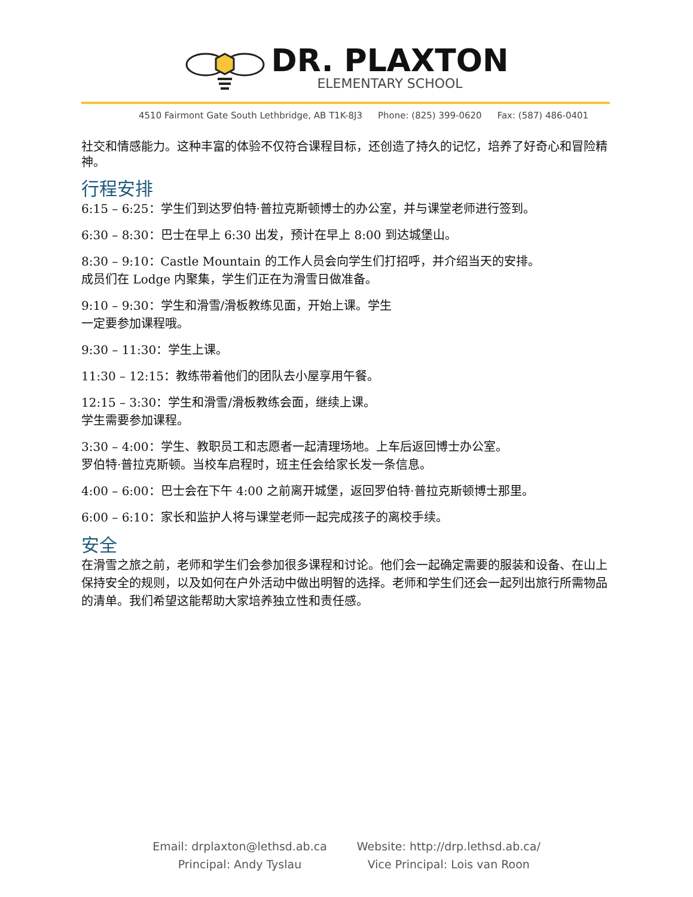DR. PLAXTON
ELEMENTARY SCHOOL
4510 Fairmont Gate South Lethbridge, AB T1K-8J3 Phone: (825) 399-0620 Fax: (587) 486-0401
社交和情感能力。这种丰富的体验不仅符合课程目标，还创造了持久的记忆，培养了好奇心和冒险精神。
行程安排
6:15 – 6:25：学生们到达罗伯特·普拉克斯顿博士的办公室，并与课堂老师进行签到。
6:30 – 8:30：巴士在早上 6:30 出发，预计在早上 8:00 到达城堡山。
8:30 – 9:10：Castle Mountain 的工作人员会向学生们打招呼，并介绍当天的安排。
成员们在 Lodge 内聚集，学生们正在为滑雪日做准备。
9:10 – 9:30：学生和滑雪/滑板教练见面，开始上课。学生
一定要参加课程哦。
9:30 – 11:30：学生上课。
11:30 – 12:15：教练带着他们的团队去小屋享用午餐。
12:15 – 3:30：学生和滑雪/滑板教练会面，继续上课。
学生需要参加课程。
3:30 – 4:00：学生、教职员工和志愿者一起清理场地。上车后返回博士办公室。
罗伯特·普拉克斯顿。当校车启程时，班主任会给家长发一条信息。
4:00 – 6:00：巴士会在下午 4:00 之前离开城堡，返回罗伯特·普拉克斯顿博士那里。
6:00 – 6:10：家长和监护人将与课堂老师一起完成孩子的离校手续。
安全
在滑雪之旅之前，老师和学生们会参加很多课程和讨论。他们会一起确定需要的服装和设备、在山上保持安全的规则，以及如何在户外活动中做出明智的选择。老师和学生们还会一起列出旅行所需物品的清单。我们希望这能帮助大家培养独立性和责任感。
Email: drplaxton@lethsd.ab.ca
Principal: Andy Tyslau
Website: http://drp.lethsd.ab.ca/
Vice Principal: Lois van Roon